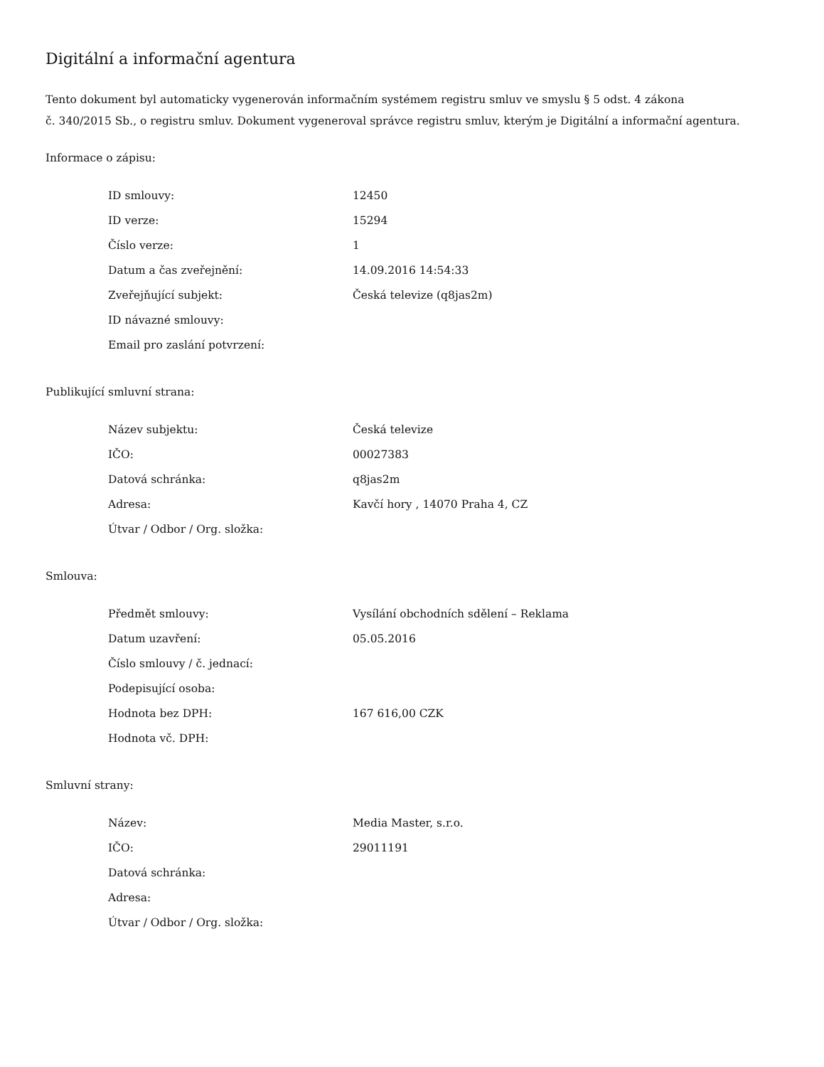Digitální a informační agentura
Tento dokument byl automaticky vygenerován informačním systémem registru smluv ve smyslu § 5 odst. 4 zákona
č. 340/2015 Sb., o registru smluv. Dokument vygeneroval správce registru smluv, kterým je Digitální a informační agentura.
Informace o zápisu:
| ID smlouvy: | 12450 |
| ID verze: | 15294 |
| Číslo verze: | 1 |
| Datum a čas zveřejnění: | 14.09.2016 14:54:33 |
| Zveřejňující subjekt: | Česká televize (q8jas2m) |
| ID návazné smlouvy: | |
| Email pro zaslání potvrzení: | |
Publikující smluvní strana:
| Název subjektu: | Česká televize |
| IČO: | 00027383 |
| Datová schránka: | q8jas2m |
| Adresa: | Kavčí hory , 14070 Praha 4, CZ |
| Útvar / Odbor / Org. složka: | |
Smlouva:
| Předmět smlouvy: | Vysílání obchodních sdělení – Reklama |
| Datum uzavření: | 05.05.2016 |
| Číslo smlouvy / č. jednací: | |
| Podepisující osoba: | |
| Hodnota bez DPH: | 167 616,00 CZK |
| Hodnota vč. DPH: | |
Smluvní strany:
| Název: | Media Master, s.r.o. |
| IČO: | 29011191 |
| Datová schránka: | |
| Adresa: | |
| Útvar / Odbor / Org. složka: | |